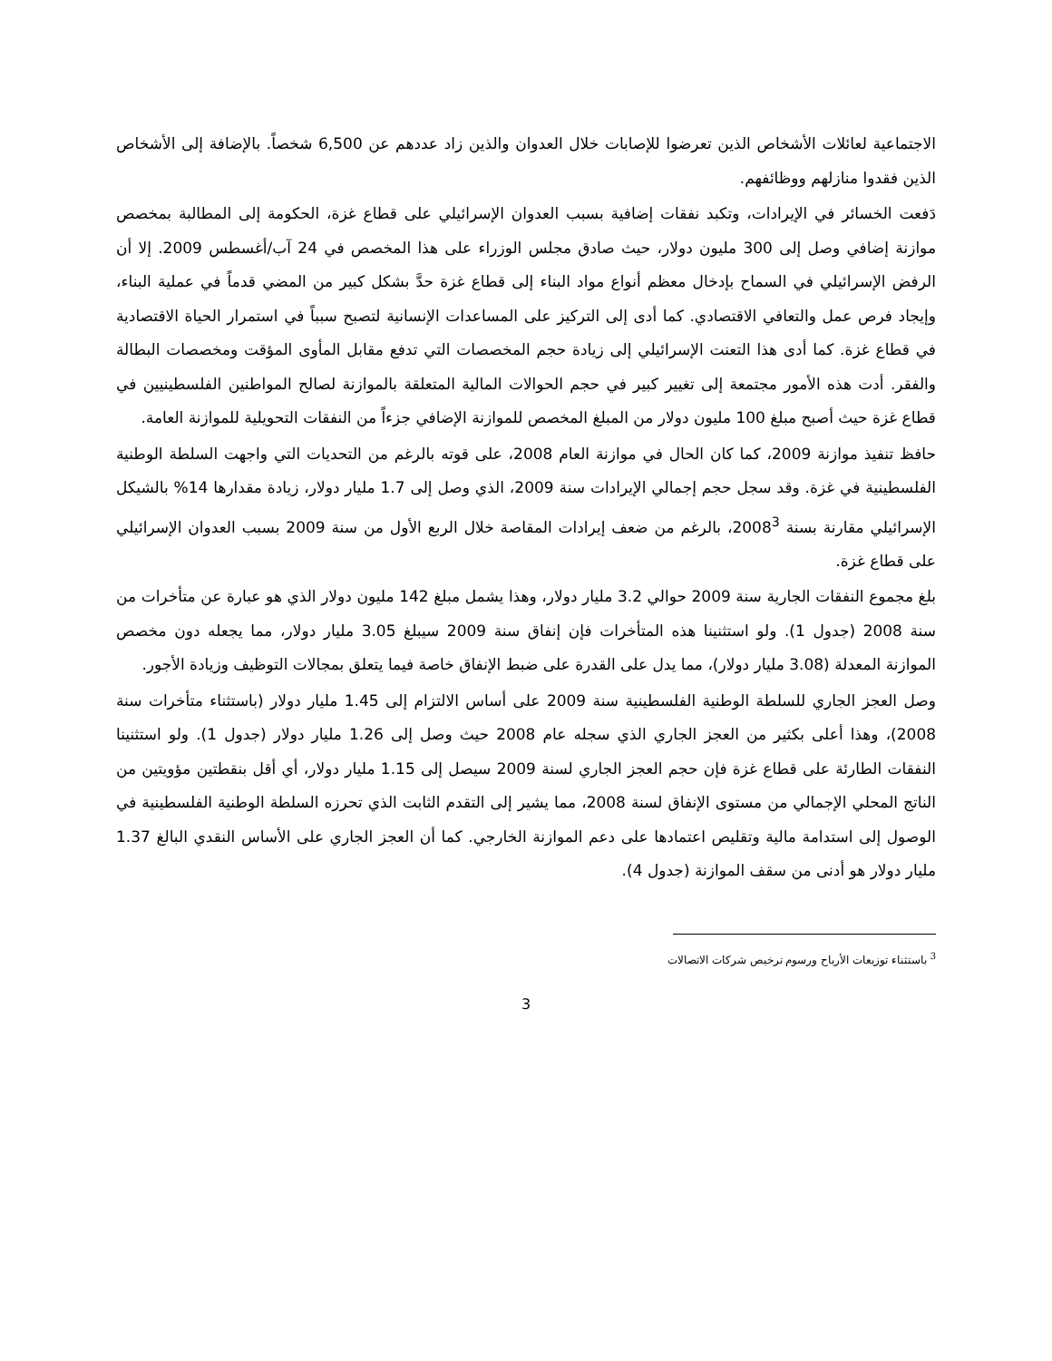الاجتماعية لعائلات الأشخاص الذين تعرضوا للإصابات خلال العدوان والذين زاد عددهم عن 6,500 شخصاً. بالإضافة إلى الأشخاص الذين فقدوا منازلهم ووظائفهم.
دَفعت الخسائر في الإيرادات، وتكبد نفقات إضافية بسبب العدوان الإسرائيلي على قطاع غزة، الحكومة إلى المطالبة بمخصص موازنة إضافي وصل إلى 300 مليون دولار، حيث صادق مجلس الوزراء على هذا المخصص في 24 آب/أغسطس 2009. إلا أن الرفض الإسرائيلي في السماح بإدخال معظم أنواع مواد البناء إلى قطاع غزة حدَّ بشكل كبير من المضي قدماً في عملية البناء، وإيجاد فرص عمل والتعافي الاقتصادي. كما أدى إلى التركيز على المساعدات الإنسانية لتصبح سبباً في استمرار الحياة الاقتصادية في قطاع غزة. كما أدى هذا التعنت الإسرائيلي إلى زيادة حجم المخصصات التي تدفع مقابل المأوى المؤقت ومخصصات البطالة والفقر. أدت هذه الأمور مجتمعة إلى تغيير كبير في حجم الحوالات المالية المتعلقة بالموازنة لصالح المواطنين الفلسطينيين في قطاع غزة حيث أصبح مبلغ 100 مليون دولار من المبلغ المخصص للموازنة الإضافي جزءاً من النفقات التحويلية للموازنة العامة.
حافظ تنفيذ موازنة 2009، كما كان الحال في موازنة العام 2008، على قوته بالرغم من التحديات التي واجهت السلطة الوطنية الفلسطينية في غزة. وقد سجل حجم إجمالي الإيرادات سنة 2009، الذي وصل إلى 1.7 مليار دولار، زيادة مقدارها 14% بالشيكل الإسرائيلي مقارنة بسنة 2008<sup>3</sup>، بالرغم من ضعف إيرادات المقاصة خلال الربع الأول من سنة 2009 بسبب العدوان الإسرائيلي على قطاع غزة.
بلغ مجموع النفقات الجارية سنة 2009 حوالي 3.2 مليار دولار، وهذا يشمل مبلغ 142 مليون دولار الذي هو عبارة عن متأخرات من سنة 2008 (جدول 1). ولو استثنينا هذه المتأخرات فإن إنفاق سنة 2009 سيبلغ 3.05 مليار دولار، مما يجعله دون مخصص الموازنة المعدلة (3.08 مليار دولار)، مما يدل على القدرة على ضبط الإنفاق خاصة فيما يتعلق بمجالات التوظيف وزيادة الأجور.
وصل العجز الجاري للسلطة الوطنية الفلسطينية سنة 2009 على أساس الالتزام إلى 1.45 مليار دولار (باستثناء متأخرات سنة 2008)، وهذا أعلى بكثير من العجز الجاري الذي سجله عام 2008 حيث وصل إلى 1.26 مليار دولار (جدول 1). ولو استثنينا النفقات الطارئة على قطاع غزة فإن حجم العجز الجاري لسنة 2009 سيصل إلى 1.15 مليار دولار، أي أقل بنقطتين مؤويتين من الناتج المحلي الإجمالي من مستوى الإنفاق لسنة 2008، مما يشير إلى التقدم الثابت الذي تحرزه السلطة الوطنية الفلسطينية في الوصول إلى استدامة مالية وتقليص اعتمادها على دعم الموازنة الخارجي. كما أن العجز الجاري على الأساس النقدي البالغ 1.37 مليار دولار هو أدنى من سقف الموازنة (جدول 4).
<sup>3</sup> باستثناء توزيعات الأرباح ورسوم ترخيص شركات الاتصالات
3